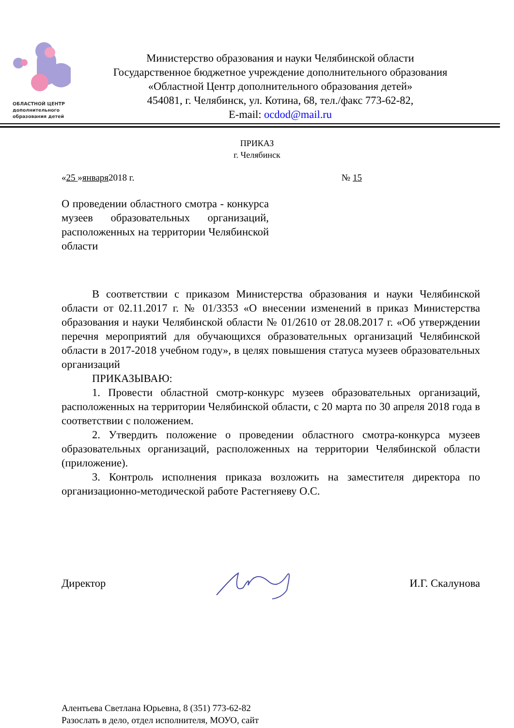ОБЛАСТНОЙ ЦЕНТР
дополнительного
образования детей
Министерство образования и науки Челябинской области
Государственное бюджетное учреждение дополнительного образования
«Областной Центр дополнительного образования детей»
454081, г. Челябинск, ул. Котина, 68, тел./факс 773-62-82,
E-mail: ocdod@mail.ru
ПРИКАЗ
г. Челябинск
«25 »января2018 г. № 15
О проведении областного смотра - конкурса музеев образовательных организаций, расположенных на территории Челябинской области
В соответствии с приказом Министерства образования и науки Челябинской области от 02.11.2017 г. № 01/3353 «О внесении изменений в приказ Министерства образования и науки Челябинской области № 01/2610 от 28.08.2017 г. «Об утверждении перечня мероприятий для обучающихся образовательных организаций Челябинской области в 2017-2018 учебном году», в целях повышения статуса музеев образовательных организаций
ПРИКАЗЫВАЮ:
1. Провести областной смотр-конкурс музеев образовательных организаций, расположенных на территории Челябинской области, с 20 марта по 30 апреля 2018 года в соответствии с положением.
2. Утвердить положение о проведении областного смотра-конкурса музеев образовательных организаций, расположенных на территории Челябинской области (приложение).
3. Контроль исполнения приказа возложить на заместителя директора по организационно-методической работе Растегняеву О.С.
Директор И.Г. Скалунова
Алентьева Светлана Юрьевна, 8 (351) 773-62-82
Разослать в дело, отдел исполнителя, МОУО, сайт